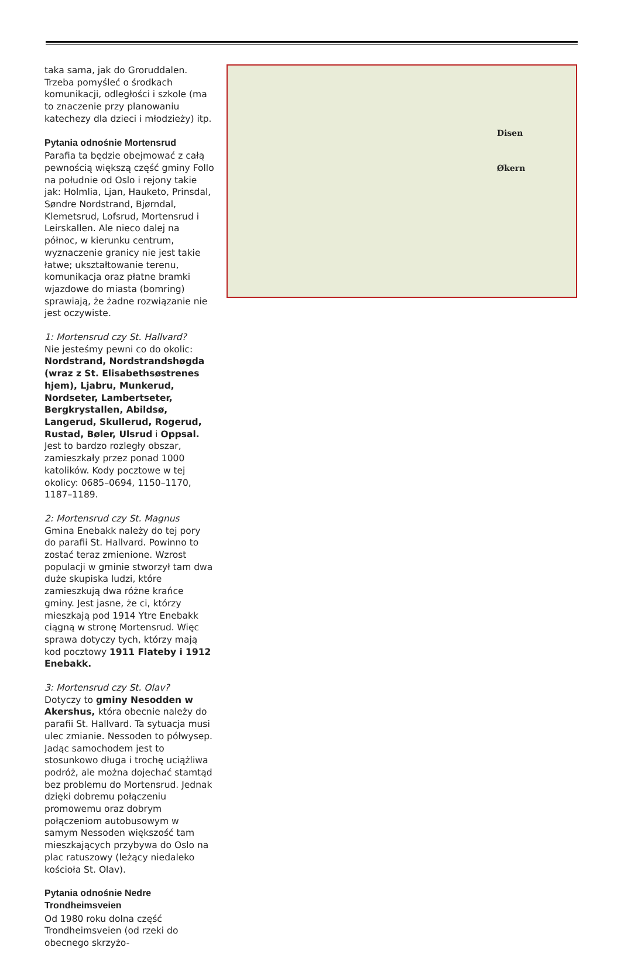taka sama, jak do Groruddalen. Trzeba pomyśleć o środkach komunikacji, odległości i szkole (ma to znaczenie przy planowaniu katechezy dla dzieci i młodzieży) itp.
Pytania odnośnie Mortensrud
Parafia ta będzie obejmować z całą pewnością większą część gminy Follo na południe od Oslo i rejony takie jak: Holmlia, Ljan, Hauketo, Prinsdal, Søndre Nordstrand, Bjørndal, Klemetsrud, Lofsrud, Mortensrud i Leirskallen. Ale nieco dalej na północ, w kierunku centrum, wyznaczenie granicy nie jest takie łatwe; ukształtowanie terenu, komunikacja oraz płatne bramki wjazdowe do miasta (bomring) sprawiają, że żadne rozwiązanie nie jest oczywiste.
1: Mortensrud czy St. Hallvard?
Nie jesteśmy pewni co do okolic: Nordstrand, Nordstrandshøgda (wraz z St. Elisabethsøstrenes hjem), Ljabru, Munkerud, Nordseter, Lambertseter, Bergkrystallen, Abildsø, Langerud, Skullerud, Rogerud, Rustad, Bøler, Ulsrud i Oppsal. Jest to bardzo rozległy obszar, zamieszkały przez ponad 1000 katolików. Kody pocztowe w tej okolicy: 0685–0694, 1150–1170, 1187–1189.
2: Mortensrud czy St. Magnus
Gmina Enebakk należy do tej pory do parafii St. Hallvard. Powinno to zostać teraz zmienione. Wzrost populacji w gminie stworzył tam dwa duże skupiska ludzi, które zamieszkują dwa różne krańce gminy. Jest jasne, że ci, którzy mieszkają pod 1914 Ytre Enebakk ciągną w stronę Mortensrud. Więc sprawa dotyczy tych, którzy mają kod pocztowy 1911 Flateby i 1912 Enebakk.
3: Mortensrud czy St. Olav?
Dotyczy to gminy Nesodden w Akershus, która obecnie należy do parafii St. Hallvard. Ta sytuacja musi ulec zmianie. Nessoden to półwysep. Jadąc samochodem jest to stosunkowo długa i trochę uciążliwa podróż, ale można dojechać stamtąd bez problemu do Mortensrud. Jednak dzięki dobremu połączeniu promowemu oraz dobrym połączeniom autobusowym w samym Nessoden większość tam mieszkających przybywa do Oslo na plac ratuszowy (leżący niedaleko kościoła St. Olav).
Pytania odnośnie Nedre Trondheimsveien
Od 1980 roku dolna część Trondheimsveien (od rzeki do obecnego skrzyżo-
Disen
Økern